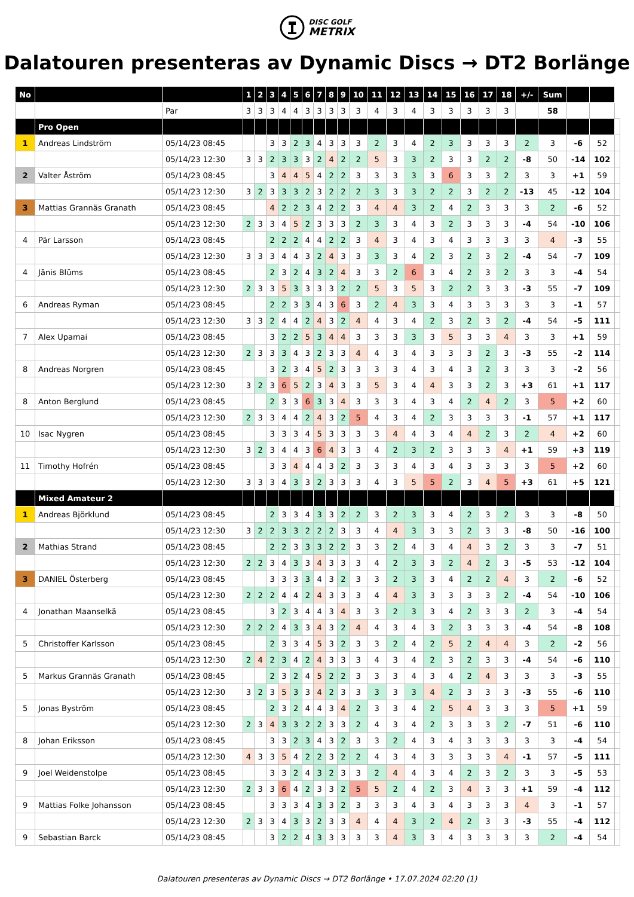DISC GOLF
METRIX
Dalatouren presenteras av Dynamic Discs → DT2 Borlänge
| No | | | 1 | 2 | 3 | 4 | 5 | 6 | 7 | 8 | 9 | 10 | 11 | 12 | 13 | 14 | 15 | 16 | 17 | 18 | +/- | Sum | | | |
| | | Par | 3 | 3 | 3 | 4 | 4 | 3 | 3 | 3 | 3 | 3 | 4 | 3 | 4 | 3 | 3 | 3 | 3 | 3 | | 58 | | | |
| | Pro Open | | | | | | | | | | | | | | | | | | | | | | | | |
| 1 | Andreas Lindström | 05/14/23 08:45 | | | 3 | 3 | 2 | 3 | 4 | 3 | 3 | 3 | 2 | 3 | 4 | 2 | 3 | 3 | 3 | 3 | 2 | 3 | -6 | 52 | |
| | | 05/14/23 12:30 | 3 | 3 | 2 | 3 | 3 | 3 | 2 | 4 | 2 | 2 | 5 | 3 | 3 | 2 | 3 | 3 | 2 | 2 | -8 | 50 | -14 | 102 | |
| 2 | Valter Åström | 05/14/23 08:45 | | | 3 | 4 | 4 | 5 | 4 | 2 | 2 | 3 | 3 | 3 | 3 | 3 | 6 | 3 | 3 | 2 | 3 | 3 | +1 | 59 | |
| | | 05/14/23 12:30 | 3 | 2 | 3 | 3 | 3 | 2 | 3 | 2 | 2 | 2 | 3 | 3 | 3 | 2 | 2 | 3 | 2 | 2 | -13 | 45 | -12 | 104 | |
| 3 | Mattias Grannäs Granath | 05/14/23 08:45 | | | 4 | 2 | 2 | 3 | 4 | 2 | 2 | 3 | 4 | 4 | 3 | 2 | 4 | 2 | 3 | 3 | 3 | 2 | -6 | 52 | |
| | | 05/14/23 12:30 | 2 | 3 | 3 | 4 | 5 | 2 | 3 | 3 | 3 | 2 | 3 | 3 | 4 | 3 | 2 | 3 | 3 | 3 | -4 | 54 | -10 | 106 | |
| 4 | Pär Larsson | 05/14/23 08:45 | | | 2 | 2 | 2 | 4 | 4 | 2 | 2 | 3 | 4 | 3 | 4 | 3 | 4 | 3 | 3 | 3 | 3 | 4 | -3 | 55 | |
| | | 05/14/23 12:30 | 3 | 3 | 3 | 4 | 4 | 3 | 2 | 4 | 3 | 3 | 3 | 3 | 4 | 2 | 3 | 2 | 3 | 2 | -4 | 54 | -7 | 109 | |
| 4 | Jānis Blūms | 05/14/23 08:45 | | | 2 | 3 | 2 | 4 | 3 | 2 | 4 | 3 | 3 | 2 | 6 | 3 | 4 | 2 | 3 | 2 | 3 | 3 | -4 | 54 | |
| | | 05/14/23 12:30 | 2 | 3 | 3 | 5 | 3 | 3 | 3 | 3 | 2 | 2 | 5 | 3 | 5 | 3 | 2 | 2 | 3 | 3 | -3 | 55 | -7 | 109 | |
| 6 | Andreas Ryman | 05/14/23 08:45 | | | 2 | 2 | 3 | 3 | 4 | 3 | 6 | 3 | 2 | 4 | 3 | 3 | 4 | 3 | 3 | 3 | 3 | 3 | -1 | 57 | |
| | | 05/14/23 12:30 | 3 | 3 | 2 | 4 | 4 | 2 | 4 | 3 | 2 | 4 | 4 | 3 | 4 | 2 | 3 | 2 | 3 | 2 | -4 | 54 | -5 | 111 | |
| 7 | Alex Upamai | 05/14/23 08:45 | | | 3 | 2 | 2 | 5 | 3 | 4 | 4 | 3 | 3 | 3 | 3 | 3 | 5 | 3 | 3 | 4 | 3 | 3 | +1 | 59 | |
| | | 05/14/23 12:30 | 2 | 3 | 3 | 3 | 4 | 3 | 2 | 3 | 3 | 4 | 4 | 3 | 4 | 3 | 3 | 3 | 2 | 3 | -3 | 55 | -2 | 114 | |
| 8 | Andreas Norgren | 05/14/23 08:45 | | | 3 | 2 | 3 | 4 | 5 | 2 | 3 | 3 | 3 | 3 | 4 | 3 | 4 | 3 | 2 | 3 | 3 | 3 | -2 | 56 | |
| | | 05/14/23 12:30 | 3 | 2 | 3 | 6 | 5 | 2 | 3 | 4 | 3 | 3 | 5 | 3 | 4 | 4 | 3 | 3 | 2 | 3 | +3 | 61 | +1 | 117 | |
| 8 | Anton Berglund | 05/14/23 08:45 | | | 2 | 3 | 3 | 6 | 3 | 3 | 4 | 3 | 3 | 3 | 4 | 3 | 4 | 2 | 4 | 2 | 3 | 5 | +2 | 60 | |
| | | 05/14/23 12:30 | 2 | 3 | 3 | 4 | 4 | 2 | 4 | 3 | 2 | 5 | 4 | 3 | 4 | 2 | 3 | 3 | 3 | 3 | -1 | 57 | +1 | 117 | |
| 10 | Isac Nygren | 05/14/23 08:45 | | | 3 | 3 | 3 | 4 | 5 | 3 | 3 | 3 | 3 | 4 | 4 | 3 | 4 | 4 | 2 | 3 | 2 | 4 | +2 | 60 | |
| | | 05/14/23 12:30 | 3 | 2 | 3 | 4 | 4 | 3 | 6 | 4 | 3 | 3 | 4 | 2 | 3 | 2 | 3 | 3 | 3 | 4 | +1 | 59 | +3 | 119 | |
| 11 | Timothy Hofrén | 05/14/23 08:45 | | | 3 | 3 | 4 | 4 | 4 | 3 | 2 | 3 | 3 | 3 | 4 | 3 | 4 | 3 | 3 | 3 | 3 | 5 | +2 | 60 | |
| | | 05/14/23 12:30 | 3 | 3 | 3 | 4 | 3 | 3 | 2 | 3 | 3 | 3 | 4 | 3 | 5 | 5 | 2 | 3 | 4 | 5 | +3 | 61 | +5 | 121 | |
| | Mixed Amateur 2 | | | | | | | | | | | | | | | | | | | | | | | | |
| 1 | Andreas Björklund | 05/14/23 08:45 | | | 2 | 3 | 3 | 4 | 3 | 3 | 2 | 2 | 3 | 2 | 3 | 3 | 4 | 2 | 3 | 2 | 3 | 3 | -8 | 50 | |
| | | 05/14/23 12:30 | 3 | 2 | 2 | 3 | 3 | 2 | 2 | 2 | 3 | 3 | 4 | 4 | 3 | 3 | 3 | 2 | 3 | 3 | -8 | 50 | -16 | 100 | |
| 2 | Mathias Strand | 05/14/23 08:45 | | | 2 | 2 | 3 | 3 | 3 | 2 | 2 | 3 | 3 | 2 | 4 | 3 | 4 | 4 | 3 | 2 | 3 | 3 | -7 | 51 | |
| | | 05/14/23 12:30 | 2 | 2 | 3 | 4 | 3 | 3 | 4 | 3 | 3 | 3 | 4 | 2 | 3 | 3 | 2 | 4 | 2 | 3 | -5 | 53 | -12 | 104 | |
| 3 | DANIEL Österberg | 05/14/23 08:45 | | | 3 | 3 | 3 | 3 | 4 | 3 | 2 | 3 | 3 | 2 | 3 | 3 | 4 | 2 | 2 | 4 | 3 | 2 | -6 | 52 | |
| | | 05/14/23 12:30 | 2 | 2 | 2 | 4 | 4 | 2 | 4 | 3 | 3 | 3 | 4 | 4 | 3 | 3 | 3 | 3 | 3 | 2 | -4 | 54 | -10 | 106 | |
| 4 | Jonathan Maanselkä | 05/14/23 08:45 | | | 3 | 2 | 3 | 4 | 4 | 3 | 4 | 3 | 3 | 2 | 3 | 3 | 4 | 2 | 3 | 3 | 2 | 3 | -4 | 54 | |
| | | 05/14/23 12:30 | 2 | 2 | 2 | 4 | 3 | 3 | 4 | 3 | 2 | 4 | 4 | 3 | 4 | 3 | 2 | 3 | 3 | 3 | -4 | 54 | -8 | 108 | |
| 5 | Christoffer Karlsson | 05/14/23 08:45 | | | 2 | 3 | 3 | 4 | 5 | 3 | 2 | 3 | 3 | 2 | 4 | 2 | 5 | 2 | 4 | 4 | 3 | 2 | -2 | 56 | |
| | | 05/14/23 12:30 | 2 | 4 | 2 | 3 | 4 | 2 | 4 | 3 | 3 | 3 | 4 | 3 | 4 | 2 | 3 | 2 | 3 | 3 | -4 | 54 | -6 | 110 | |
| 5 | Markus Grannäs Granath | 05/14/23 08:45 | | | 2 | 3 | 2 | 4 | 5 | 2 | 2 | 3 | 3 | 3 | 4 | 3 | 4 | 2 | 4 | 3 | 3 | 3 | -3 | 55 | |
| | | 05/14/23 12:30 | 3 | 2 | 3 | 5 | 3 | 3 | 4 | 2 | 3 | 3 | 3 | 3 | 3 | 4 | 2 | 3 | 3 | 3 | -3 | 55 | -6 | 110 | |
| 5 | Jonas Byström | 05/14/23 08:45 | | | 2 | 3 | 2 | 4 | 4 | 3 | 4 | 2 | 3 | 3 | 4 | 2 | 5 | 4 | 3 | 3 | 3 | 5 | +1 | 59 | |
| | | 05/14/23 12:30 | 2 | 3 | 4 | 3 | 3 | 2 | 2 | 3 | 3 | 2 | 4 | 3 | 4 | 2 | 3 | 3 | 3 | 2 | -7 | 51 | -6 | 110 | |
| 8 | Johan Eriksson | 05/14/23 08:45 | | | 3 | 3 | 2 | 3 | 4 | 3 | 2 | 3 | 3 | 2 | 4 | 3 | 4 | 3 | 3 | 3 | 3 | 3 | -4 | 54 | |
| | | 05/14/23 12:30 | 4 | 3 | 3 | 5 | 4 | 2 | 2 | 3 | 2 | 2 | 4 | 3 | 4 | 3 | 3 | 3 | 3 | 4 | -1 | 57 | -5 | 111 | |
| 9 | Joel Weidenstolpe | 05/14/23 08:45 | | | 3 | 3 | 2 | 4 | 3 | 2 | 3 | 3 | 2 | 4 | 4 | 3 | 4 | 2 | 3 | 2 | 3 | 3 | -5 | 53 | |
| | | 05/14/23 12:30 | 2 | 3 | 3 | 6 | 4 | 2 | 3 | 3 | 2 | 5 | 5 | 2 | 4 | 2 | 3 | 4 | 3 | 3 | +1 | 59 | -4 | 112 | |
| 9 | Mattias Folke Johansson | 05/14/23 08:45 | | | 3 | 3 | 3 | 4 | 3 | 3 | 2 | 3 | 3 | 3 | 4 | 3 | 4 | 3 | 3 | 3 | 4 | 3 | -1 | 57 | |
| | | 05/14/23 12:30 | 2 | 3 | 3 | 4 | 3 | 3 | 2 | 3 | 3 | 4 | 4 | 4 | 3 | 2 | 4 | 2 | 3 | 3 | -3 | 55 | -4 | 112 | |
| 9 | Sebastian Barck | 05/14/23 08:45 | | | 3 | 2 | 2 | 4 | 3 | 3 | 3 | 3 | 3 | 4 | 3 | 3 | 4 | 3 | 3 | 3 | 3 | 2 | -4 | 54 | |
Dalatouren presenteras av Dynamic Discs → DT2 Borlänge • 17.07.2024 02:20 (1)